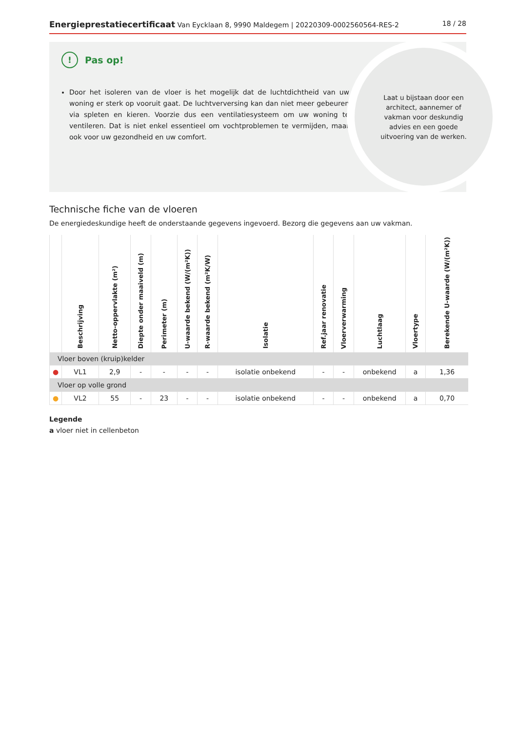Energieprestatiecertificaat Van Eycklaan 8, 9990 Maldegem | 20220309-0002560564-RES-2
18 / 28
!
Pas op!
Door het isoleren van de vloer is het mogelijk dat de luchtdichtheid van uw woning er sterk op vooruit gaat. De luchtverversing kan dan niet meer gebeuren via spleten en kieren. Voorzie dus een ventilatiesysteem om uw woning te ventileren. Dat is niet enkel essentieel om vochtproblemen te vermijden, maar ook voor uw gezondheid en uw comfort.
Laat u bijstaan door een architect, aannemer of vakman voor deskundig advies en een goede uitvoering van de werken.
Technische fiche van de vloeren
De energiedeskundige heeft de onderstaande gegevens ingevoerd. Bezorg die gegevens aan uw vakman.
| | Beschrijving | Netto-oppervlakte (m²) | Diepte onder maaiveld (m) | Perimeter (m) | U-waarde bekend (W/(m²K)) | R-waarde bekend (m²K/W) | Isolatie | Ref.jaar renovatie | Vloerverwarming | Luchtlaag | Vloertype | Berekende U-waarde (W/(m²K)) |
| --- | --- | --- | --- | --- | --- | --- | --- | --- | --- | --- | --- | --- |
| Vloer boven (kruip)kelder | | | | | | | | | | | | |
| ● | VL1 | 2,9 | - | - | - | - | isolatie onbekend | - | - | onbekend | a | 1,36 |
| Vloer op volle grond | | | | | | | | | | | | |
| ● | VL2 | 55 | - | 23 | - | - | isolatie onbekend | - | - | onbekend | a | 0,70 |
Legende
a vloer niet in cellenbeton